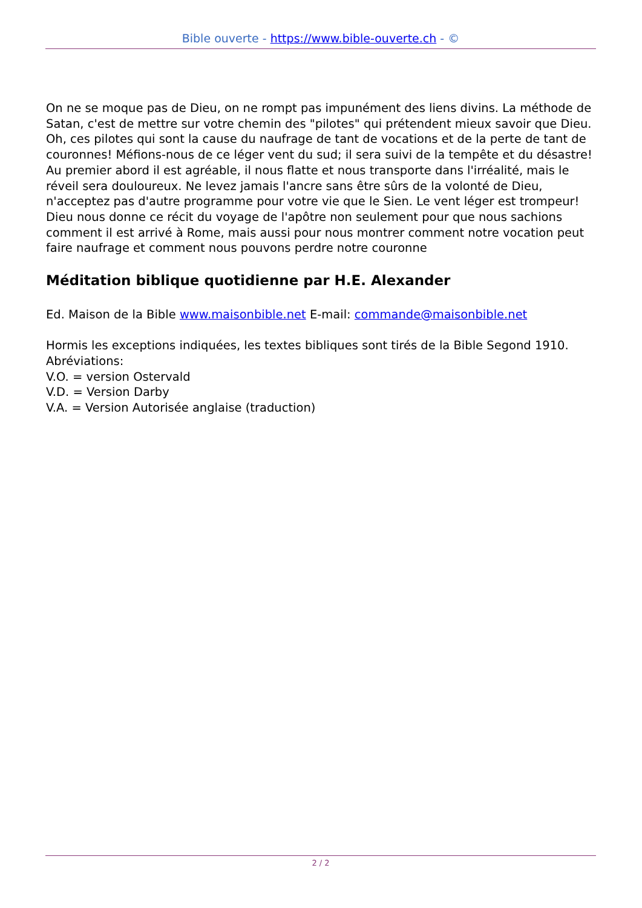Bible ouverte - https://www.bible-ouverte.ch - ©
On ne se moque pas de Dieu, on ne rompt pas impunément des liens divins. La méthode de Satan, c'est de mettre sur votre chemin des "pilotes" qui prétendent mieux savoir que Dieu. Oh, ces pilotes qui sont la cause du naufrage de tant de vocations et de la perte de tant de couronnes! Méfions-nous de ce léger vent du sud; il sera suivi de la tempête et du désastre! Au premier abord il est agréable, il nous flatte et nous transporte dans l'irréalité, mais le réveil sera douloureux. Ne levez jamais l'ancre sans être sûrs de la volonté de Dieu, n'acceptez pas d'autre programme pour votre vie que le Sien. Le vent léger est trompeur! Dieu nous donne ce récit du voyage de l'apôtre non seulement pour que nous sachions comment il est arrivé à Rome, mais aussi pour nous montrer comment notre vocation peut faire naufrage et comment nous pouvons perdre notre couronne
Méditation biblique quotidienne par H.E. Alexander
Ed. Maison de la Bible www.maisonbible.net E-mail: commande@maisonbible.net
Hormis les exceptions indiquées, les textes bibliques sont tirés de la Bible Segond 1910.
Abréviations:
V.O. = version Ostervald
V.D. = Version Darby
V.A. = Version Autorisée anglaise (traduction)
2 / 2